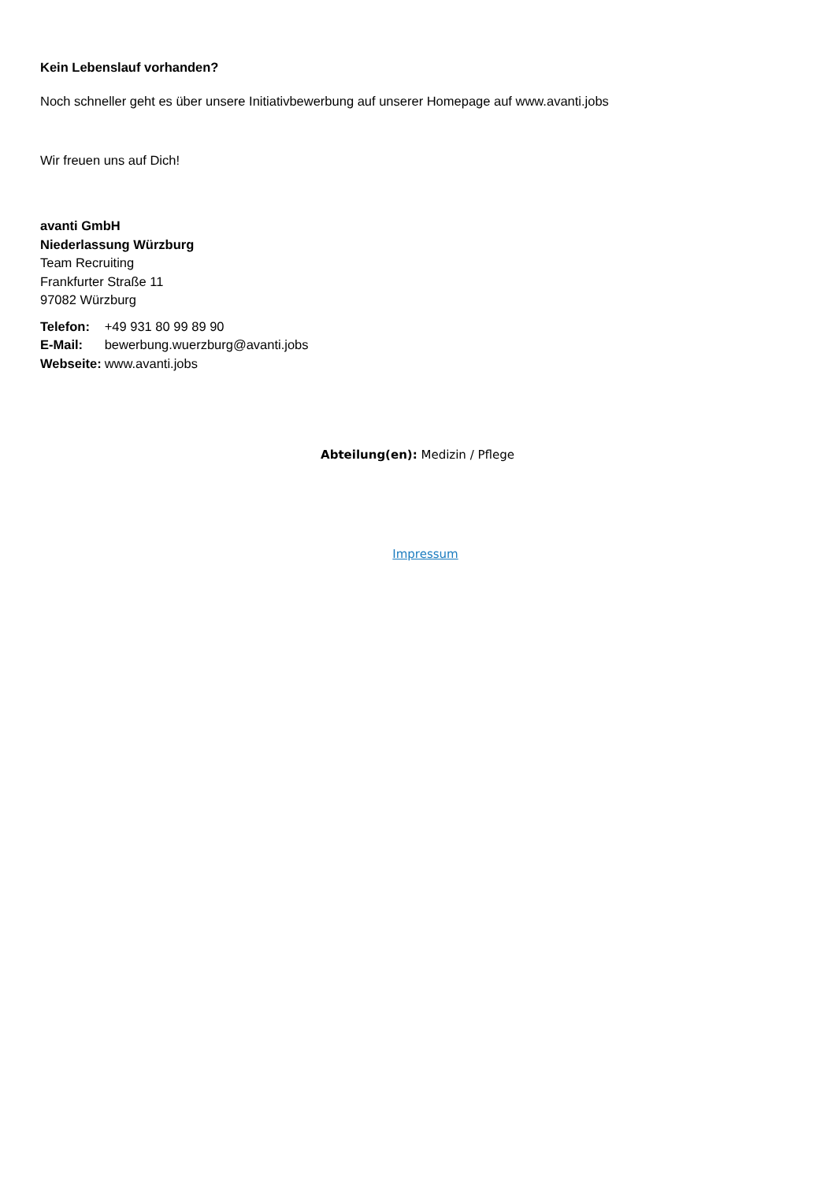Kein Lebenslauf vorhanden?
Noch schneller geht es über unsere Initiativbewerbung auf unserer Homepage auf www.avanti.jobs
Wir freuen uns auf Dich!
avanti GmbH
Niederlassung Würzburg
Team Recruiting
Frankfurter Straße 11
97082 Würzburg
| Telefon: | +49 931 80 99 89 90 |
| E-Mail: | bewerbung.wuerzburg@avanti.jobs |
| Webseite: | www.avanti.jobs |
Abteilung(en): Medizin / Pflege
Impressum